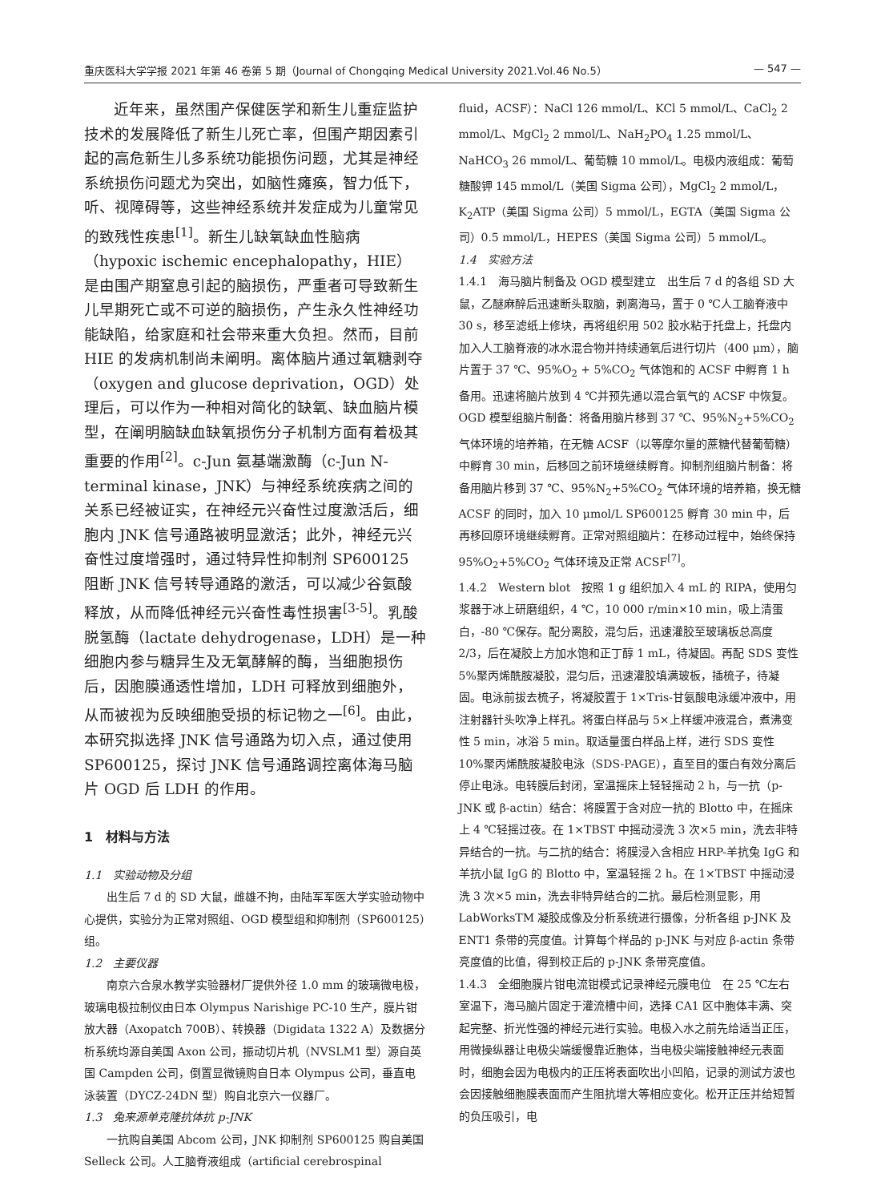重庆医科大学学报 2021 年第 46 卷第 5 期（Journal of Chongqing Medical University 2021.Vol.46 No.5） — 547 —
近年来，虽然围产保健医学和新生儿重症监护技术的发展降低了新生儿死亡率，但围产期因素引起的高危新生儿多系统功能损伤问题，尤其是神经系统损伤问题尤为突出，如脑性瘫痪，智力低下，听、视障碍等，这些神经系统并发症成为儿童常见的致残性疾患<sup>[1]</sup>。新生儿缺氧缺血性脑病（hypoxic ischemic encephalopathy，HIE）是由围产期窒息引起的脑损伤，严重者可导致新生儿早期死亡或不可逆的脑损伤，产生永久性神经功能缺陷，给家庭和社会带来重大负担。然而，目前 HIE 的发病机制尚未阐明。离体脑片通过氧糖剥夺（oxygen and glucose deprivation，OGD）处理后，可以作为一种相对简化的缺氧、缺血脑片模型，在阐明脑缺血缺氧损伤分子机制方面有着极其重要的作用<sup>[2]</sup>。c-Jun 氨基端激酶（c-Jun N-terminal kinase，JNK）与神经系统疾病之间的关系已经被证实，在神经元兴奋性过度激活后，细胞内 JNK 信号通路被明显激活；此外，神经元兴奋性过度增强时，通过特异性抑制剂 SP600125 阻断 JNK 信号转导通路的激活，可以减少谷氨酸释放，从而降低神经元兴奋性毒性损害<sup>[3-5]</sup>。乳酸脱氢酶（lactate dehydrogenase，LDH）是一种细胞内参与糖异生及无氧酵解的酶，当细胞损伤后，因胞膜通透性增加，LDH 可释放到细胞外，从而被视为反映细胞受损的标记物之一<sup>[6]</sup>。由此，本研究拟选择 JNK 信号通路为切入点，通过使用 SP600125，探讨 JNK 信号通路调控离体海马脑片 OGD 后 LDH 的作用。
1　材料与方法
1.1　实验动物及分组
出生后 7 d 的 SD 大鼠，雌雄不拘，由陆军军医大学实验动物中心提供，实验分为正常对照组、OGD 模型组和抑制剂（SP600125）组。
1.2　主要仪器
南京六合泉水教学实验器材厂提供外径 1.0 mm 的玻璃微电极，玻璃电极拉制仪由日本 Olympus Narishige PC-10 生产，膜片钳放大器（Axopatch 700B）、转换器（Digidata 1322 A）及数据分析系统均源自美国 Axon 公司，振动切片机（NVSLM1 型）源自英国 Campden 公司，倒置显微镜购自日本 Olympus 公司，垂直电泳装置（DYCZ-24DN 型）购自北京六一仪器厂。
1.3　兔来源单克隆抗体抗 p-JNK
一抗购自美国 Abcom 公司，JNK 抑制剂 SP600125 购自美国 Selleck 公司。人工脑脊液组成（artificial cerebrospinal
fluid，ACSF）：NaCl 126 mmol/L、KCl 5 mmol/L、CaCl<sub>2</sub> 2 mmol/L、MgCl<sub>2</sub> 2 mmol/L、NaH<sub>2</sub>PO<sub>4</sub> 1.25 mmol/L、NaHCO<sub>3</sub> 26 mmol/L、葡萄糖 10 mmol/L。电极内液组成：葡萄糖酸钾 145 mmol/L（美国 Sigma 公司），MgCl<sub>2</sub> 2 mmol/L，K<sub>2</sub>ATP（美国 Sigma 公司）5 mmol/L，EGTA（美国 Sigma 公司）0.5 mmol/L，HEPES（美国 Sigma 公司）5 mmol/L。
1.4　实验方法
1.4.1　海马脑片制备及 OGD 模型建立　出生后 7 d 的各组 SD 大鼠，乙醚麻醉后迅速断头取脑，剥离海马，置于 0 ℃人工脑脊液中 30 s，移至滤纸上修块，再将组织用 502 胶水粘于托盘上，托盘内加入人工脑脊液的冰水混合物并持续通氧后进行切片（400 μm），脑片置于 37 ℃、95%O<sub>2</sub> + 5%CO<sub>2</sub> 气体饱和的 ACSF 中孵育 1 h 备用。迅速将脑片放到 4 ℃并预先通以混合氧气的 ACSF 中恢复。OGD 模型组脑片制备：将备用脑片移到 37 ℃、95%N<sub>2</sub>+5%CO<sub>2</sub> 气体环境的培养箱，在无糖 ACSF（以等摩尔量的蔗糖代替葡萄糖）中孵育 30 min，后移回之前环境继续孵育。抑制剂组脑片制备：将备用脑片移到 37 ℃、95%N<sub>2</sub>+5%CO<sub>2</sub> 气体环境的培养箱，换无糖 ACSF 的同时，加入 10 μmol/L SP600125 孵育 30 min 中，后再移回原环境继续孵育。正常对照组脑片：在移动过程中，始终保持 95%O<sub>2</sub>+5%CO<sub>2</sub> 气体环境及正常 ACSF<sup>[7]</sup>。
1.4.2　Western blot　按照 1 g 组织加入 4 mL 的 RIPA，使用匀浆器于冰上研磨组织，4 ℃，10 000 r/min×10 min，吸上清蛋白，-80 ℃保存。配分离胶，混匀后，迅速灌胶至玻璃板总高度 2/3，后在凝胶上方加水饱和正丁醇 1 mL，待凝固。再配 SDS 变性 5%聚丙烯酰胺凝胶，混匀后，迅速灌胶填满玻板，插梳子，待凝固。电泳前拔去梳子，将凝胶置于 1×Tris-甘氨酸电泳缓冲液中，用注射器针头吹净上样孔。将蛋白样品与 5×上样缓冲液混合，煮沸变性 5 min，冰浴 5 min。取适量蛋白样品上样，进行 SDS 变性 10%聚丙烯酰胺凝胶电泳（SDS-PAGE），直至目的蛋白有效分离后停止电泳。电转膜后封闭，室温摇床上轻轻摇动 2 h，与一抗（p-JNK 或 β-actin）结合：将膜置于含对应一抗的 Blotto 中，在摇床上 4 ℃轻摇过夜。在 1×TBST 中摇动浸洗 3 次×5 min，洗去非特异结合的一抗。与二抗的结合：将膜浸入含相应 HRP-羊抗兔 IgG 和羊抗小鼠 IgG 的 Blotto 中，室温轻摇 2 h。在 1×TBST 中摇动浸洗 3 次×5 min，洗去非特异结合的二抗。最后检测显影，用 LabWorksTM 凝胶成像及分析系统进行摄像，分析各组 p-JNK 及 ENT1 条带的亮度值。计算每个样品的 p-JNK 与对应 β-actin 条带亮度值的比值，得到校正后的 p-JNK 条带亮度值。
1.4.3　全细胞膜片钳电流钳模式记录神经元膜电位　在 25 ℃左右室温下，海马脑片固定于灌流槽中间，选择 CA1 区中胞体丰满、突起完整、折光性强的神经元进行实验。电极入水之前先给适当正压，用微操纵器让电极尖端缓慢靠近胞体，当电极尖端接触神经元表面时，细胞会因为电极内的正压将表面吹出小凹陷，记录的测试方波也会因接触细胞膜表面而产生阻抗增大等相应变化。松开正压并给短暂的负压吸引，电